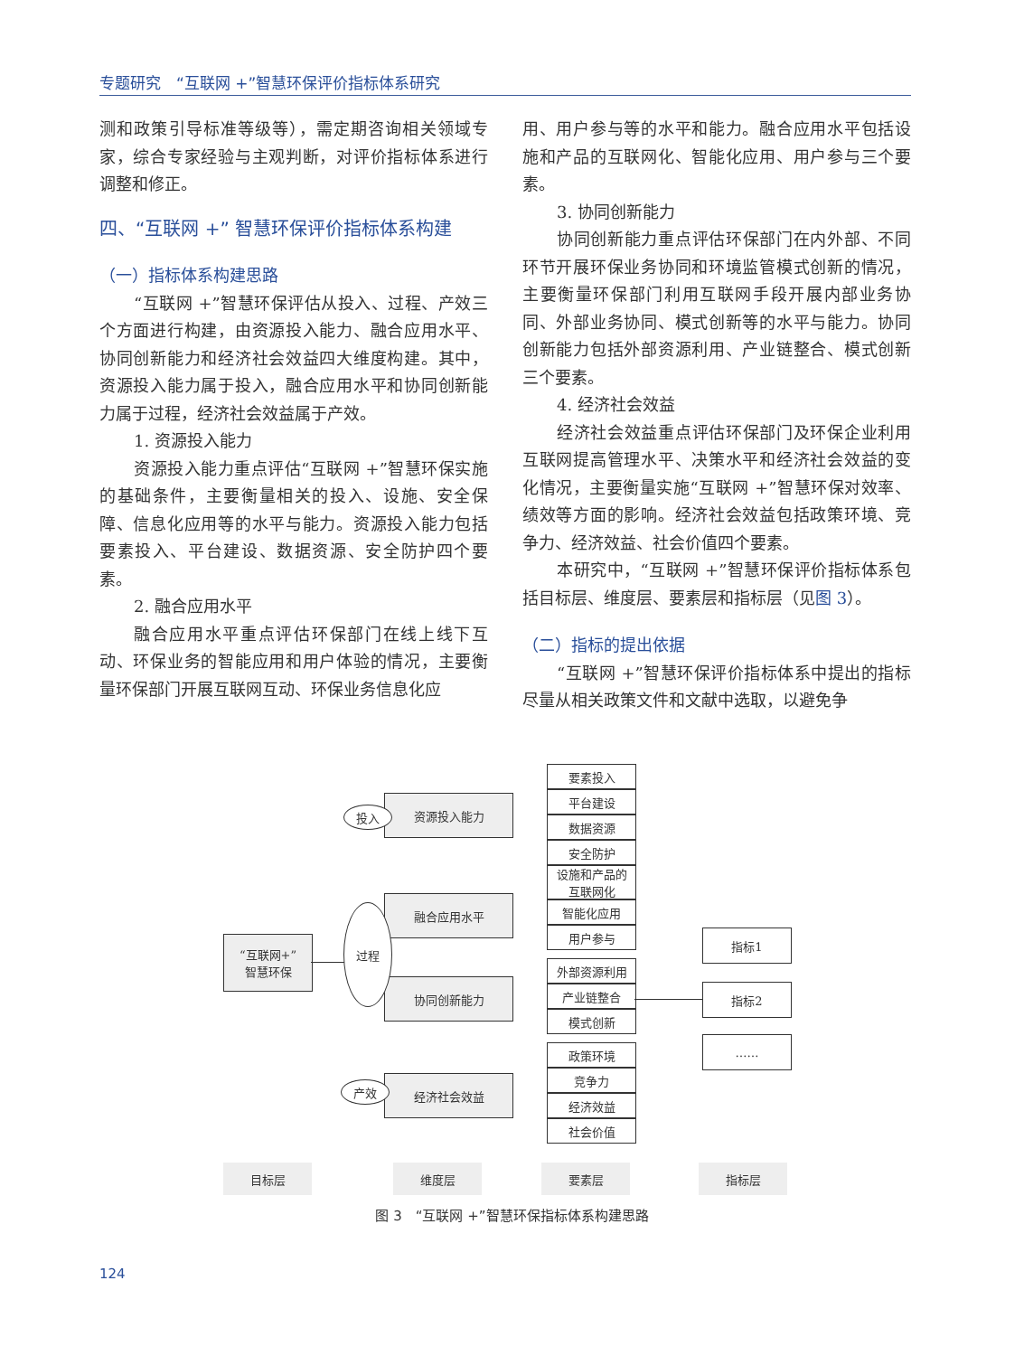专题研究　“互联网 +”智慧环保评价指标体系研究
测和政策引导标准等级等），需定期咨询相关领域专家，综合专家经验与主观判断，对评价指标体系进行调整和修正。
四、“互联网 +” 智慧环保评价指标体系构建
（一）指标体系构建思路
“互联网 +”智慧环保评估从投入、过程、产效三个方面进行构建，由资源投入能力、融合应用水平、协同创新能力和经济社会效益四大维度构建。其中，资源投入能力属于投入，融合应用水平和协同创新能力属于过程，经济社会效益属于产效。
1. 资源投入能力
资源投入能力重点评估“互联网 +”智慧环保实施的基础条件，主要衡量相关的投入、设施、安全保障、信息化应用等的水平与能力。资源投入能力包括要素投入、平台建设、数据资源、安全防护四个要素。
2. 融合应用水平
融合应用水平重点评估环保部门在线上线下互动、环保业务的智能应用和用户体验的情况，主要衡量环保部门开展互联网互动、环保业务信息化应
用、用户参与等的水平和能力。融合应用水平包括设施和产品的互联网化、智能化应用、用户参与三个要素。
3. 协同创新能力
协同创新能力重点评估环保部门在内外部、不同环节开展环保业务协同和环境监管模式创新的情况，主要衡量环保部门利用互联网手段开展内部业务协同、外部业务协同、模式创新等的水平与能力。协同创新能力包括外部资源利用、产业链整合、模式创新三个要素。
4. 经济社会效益
经济社会效益重点评估环保部门及环保企业利用互联网提高管理水平、决策水平和经济社会效益的变化情况，主要衡量实施“互联网 +”智慧环保对效率、绩效等方面的影响。经济社会效益包括政策环境、竞争力、经济效益、社会价值四个要素。
本研究中，“互联网 +”智慧环保评价指标体系包括目标层、维度层、要素层和指标层（见图 3）。
（二）指标的提出依据
“互联网 +”智慧环保评价指标体系中提出的指标尽量从相关政策文件和文献中选取，以避免争
“互联网+”
智慧环保
资源投入能力
融合应用水平
协同创新能力
经济社会效益
投入
过程
产效
要素投入
平台建设
数据资源
安全防护
设施和产品的
互联网化
智能化应用
用户参与
外部资源利用
产业链整合
模式创新
政策环境
竞争力
经济效益
社会价值
指标1
指标2
……
目标层 维度层 要素层 指标层
图 3　“互联网 +”智慧环保指标体系构建思路
124